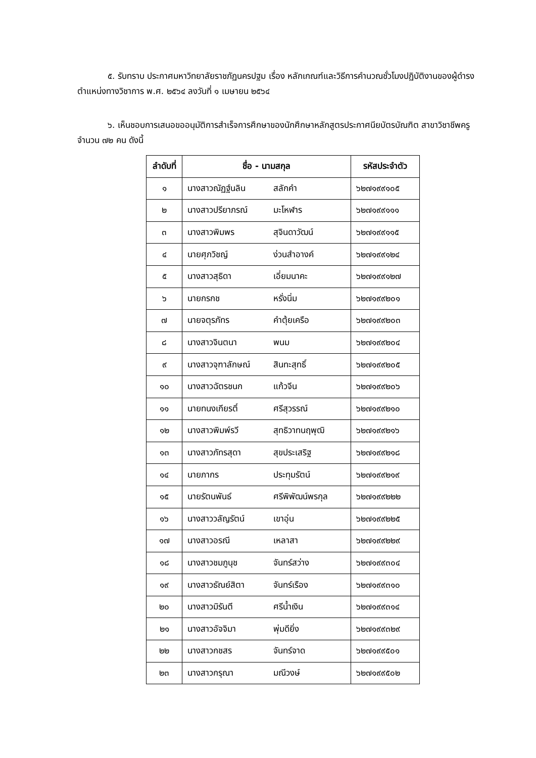๕. รับทราบ ประกาศมหาวิทยาลัยราชภัฏนครปฐม เรื่อง หลักเกณฑ์และวิธีการคำนวณชั่วโมงปฏิบัติงานของผู้ดำรงตำแหน่งทางวิชาการ พ.ศ. ๒๕๖๔ ลงวันที่ ๑ เมษายน ๒๕๖๔
๖. เห็นชอบการเสนอขออนุมัติการสำเร็จการศึกษาของนักศึกษาหลักสูตรประกาศนียบัตรบัณฑิต สาขาวิชาชีพครู จำนวน ๗๒ คน ดังนี้
| ลำดับที่ | ชื่อ - นามสกุล | | รหัสประจำตัว |
| --- | --- | --- | --- |
| ๑ | นางสาวณัฏฐ์นลิน | สลักคำ | ๖๒๗๑๙๙๑๐๕ |
| ๒ | นางสาวปรียาภรณ์ | มะโหฬาร | ๖๒๗๑๙๙๑๑๑ |
| ๓ | นางสาวพิมพร | สุจินดาวัฒน์ | ๖๒๗๑๙๙๑๑๕ |
| ๔ | นายศุภวิชญ์ | ง่วนสำอางค์ | ๖๒๗๑๙๙๑๒๔ |
| ๕ | นางสาวสุธิดา | เอี่ยมนาคะ | ๖๒๗๑๙๙๑๒๗ |
| ๖ | นายกรกช | หรั่งนิ่ม | ๖๒๗๑๙๙๒๐๑ |
| ๗ | นายจตุรภัทร | คำตุ้ยเครือ | ๖๒๗๑๙๙๒๐๓ |
| ๘ | นางสาวจินตนา | พนม | ๖๒๗๑๙๙๒๐๔ |
| ๙ | นางสาวจุฑาลักษณ์ | สินทะสุทธิ์ | ๖๒๗๑๙๙๒๐๕ |
| ๑๐ | นางสาวฉัตรชนก | แก้วจีน | ๖๒๗๑๙๙๒๐๖ |
| ๑๑ | นายทนงเกียรติ์ | ศรีสุวรรณ์ | ๖๒๗๑๙๙๒๑๐ |
| ๑๒ | นางสาวพิมพ์รวี | สุทธิวาทนฤพุฒิ | ๖๒๗๑๙๙๒๑๖ |
| ๑๓ | นางสาวภัทรสุดา | สุขประเสริฐ | ๖๒๗๑๙๙๒๑๘ |
| ๑๔ | นายภากร | ประทุมรัตน์ | ๖๒๗๑๙๙๒๑๙ |
| ๑๕ | นายรัตนพันธ์ | ศรีพิพัฒน์พรกุล | ๖๒๗๑๙๙๒๒๒ |
| ๑๖ | นางสาววลัญรัตน์ | เขาอุ่น | ๖๒๗๑๙๙๒๒๕ |
| ๑๗ | นางสาวอรณี | เหลาสา | ๖๒๗๑๙๙๒๒๙ |
| ๑๘ | นางสาวชมภูนุช | จันทร์สว่าง | ๖๒๗๑๙๙๓๐๔ |
| ๑๙ | นางสาวธัณย์สิตา | จันทร์เรือง | ๖๒๗๑๙๙๓๑๐ |
| ๒๐ | นางสาวมิรันตี | ศรีน้ำเงิน | ๖๒๗๑๙๙๓๑๔ |
| ๒๑ | นางสาวอัจจิมา | พุ่มดียิ่ง | ๖๒๗๑๙๙๓๒๙ |
| ๒๒ | นางสาวกชสร | จันทร์จาด | ๖๒๗๑๙๙๕๐๑ |
| ๒๓ | นางสาวกรุณา | มณีวงษ์ | ๖๒๗๑๙๙๕๐๒ |